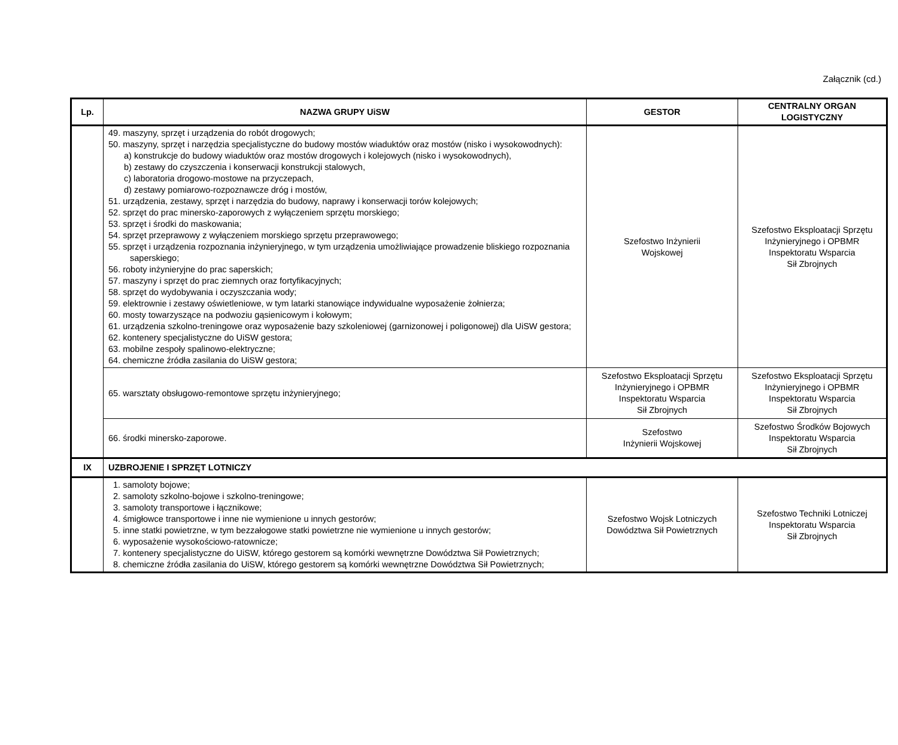Załącznik (cd.)
| Lp. | NAZWA GRUPY UiSW | GESTOR | CENTRALNY ORGAN LOGISTYCZNY |
| --- | --- | --- | --- |
| | 49. maszyny, sprzęt i urządzenia do robót drogowych; 50. maszyny, sprzęt i narzędzia specjalistyczne do budowy mostów wiaduktów oraz mostów (nisko i wysokowodnych): a) konstrukcje do budowy wiaduktów oraz mostów drogowych i kolejowych (nisko i wysokowodnych), b) zestawy do czyszczenia i konserwacji konstrukcji stalowych, c) laboratoria drogowo-mostowe na przyczepach, d) zestawy pomiarowo-rozpoznawcze dróg i mostów, 51. urządzenia, zestawy, sprzęt i narzędzia do budowy, naprawy i konserwacji torów kolejowych; 52. sprzęt do prac minersko-zaporowych z wyłączeniem sprzętu morskiego; 53. sprzęt i środki do maskowania; 54. sprzęt przeprawowy z wyłączeniem morskiego sprzętu przeprawowego; 55. sprzęt i urządzenia rozpoznania inżynieryjnego, w tym urządzenia umożliwiające prowadzenie bliskiego rozpoznania saperskiego; 56. roboty inżynieryjne do prac saperskich; 57. maszyny i sprzęt do prac ziemnych oraz fortyfikacyjnych; 58. sprzęt do wydobywania i oczyszczania wody; 59. elektrownie i zestawy oświetleniowe, w tym latarki stanowiące indywidualne wyposażenie żołnierza; 60. mosty towarzyszące na podwoziu gąsienicowym i kołowym; 61. urządzenia szkolno-treningowe oraz wyposażenie bazy szkoleniowej (garnizonowej i poligonowej) dla UiSW gestora; 62. kontenery specjalistyczne do UiSW gestora; 63. mobilne zespoły spalinowo-elektryczne; 64. chemiczne źródła zasilania do UiSW gestora; | Szefostwo Inżynierii Wojskowej | Szefostwo Eksploatacji Sprzętu Inżynieryjnego i OPBMR Inspektoratu Wsparcia Sił Zbrojnych |
| | 65. warsztaty obsługowo-remontowe sprzętu inżynieryjnego; | Szefostwo Eksploatacji Sprzętu Inżynieryjnego i OPBMR Inspektoratu Wsparcia Sił Zbrojnych | Szefostwo Eksploatacji Sprzętu Inżynieryjnego i OPBMR Inspektoratu Wsparcia Sił Zbrojnych |
| | 66. środki minersko-zaporowe. | Szefostwo Inżynierii Wojskowej | Szefostwo Środków Bojowych Inspektoratu Wsparcia Sił Zbrojnych |
| IX | UZBROJENIE I SPRZĘT LOTNICZY | | |
| | 1. samoloty bojowe; 2. samoloty szkolno-bojowe i szkolno-treningowe; 3. samoloty transportowe i łącznikowe; 4. śmigłowce transportowe i inne nie wymienione u innych gestorów; 5. inne statki powietrzne, w tym bezzałogowe statki powietrzne nie wymienione u innych gestorów; 6. wyposażenie wysokościowo-ratownicze; 7. kontenery specjalistyczne do UiSW, którego gestorem są komórki wewnętrzne Dowództwa Sił Powietrznych; 8. chemiczne źródła zasilania do UiSW, którego gestorem są komórki wewnętrzne Dowództwa Sił Powietrznych; | Szefostwo Wojsk Lotniczych Dowództwa Sił Powietrznych | Szefostwo Techniki Lotniczej Inspektoratu Wsparcia Sił Zbrojnych |